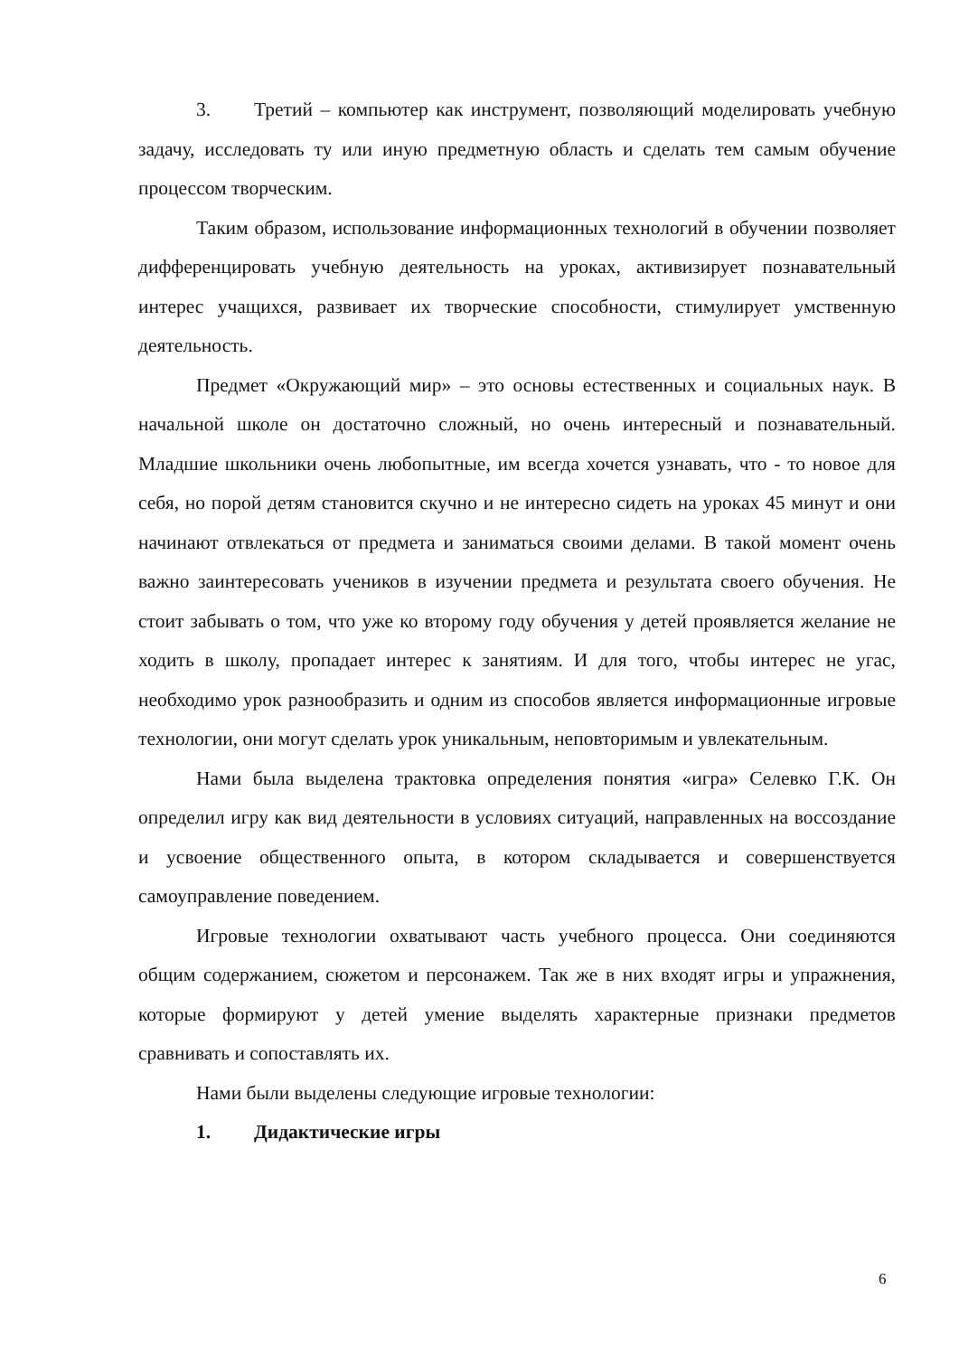3. Третий – компьютер как инструмент, позволяющий моделировать учебную задачу, исследовать ту или иную предметную область и сделать тем самым обучение процессом творческим.
Таким образом, использование информационных технологий в обучении позволяет дифференцировать учебную деятельность на уроках, активизирует познавательный интерес учащихся, развивает их творческие способности, стимулирует умственную деятельность.
Предмет «Окружающий мир» – это основы естественных и социальных наук. В начальной школе он достаточно сложный, но очень интересный и познавательный. Младшие школьники очень любопытные, им всегда хочется узнавать, что - то новое для себя, но порой детям становится скучно и не интересно сидеть на уроках 45 минут и они начинают отвлекаться от предмета и заниматься своими делами. В такой момент очень важно заинтересовать учеников в изучении предмета и результата своего обучения. Не стоит забывать о том, что уже ко второму году обучения у детей проявляется желание не ходить в школу, пропадает интерес к занятиям. И для того, чтобы интерес не угас, необходимо урок разнообразить и одним из способов является информационные игровые технологии, они могут сделать урок уникальным, неповторимым и увлекательным.
Нами была выделена трактовка определения понятия «игра» Селевко Г.К. Он определил игру как вид деятельности в условиях ситуаций, направленных на воссоздание и усвоение общественного опыта, в котором складывается и совершенствуется самоуправление поведением.
Игровые технологии охватывают часть учебного процесса. Они соединяются общим содержанием, сюжетом и персонажем. Так же в них входят игры и упражнения, которые формируют у детей умение выделять характерные признаки предметов сравнивать и сопоставлять их.
Нами были выделены следующие игровые технологии:
1. Дидактические игры
6